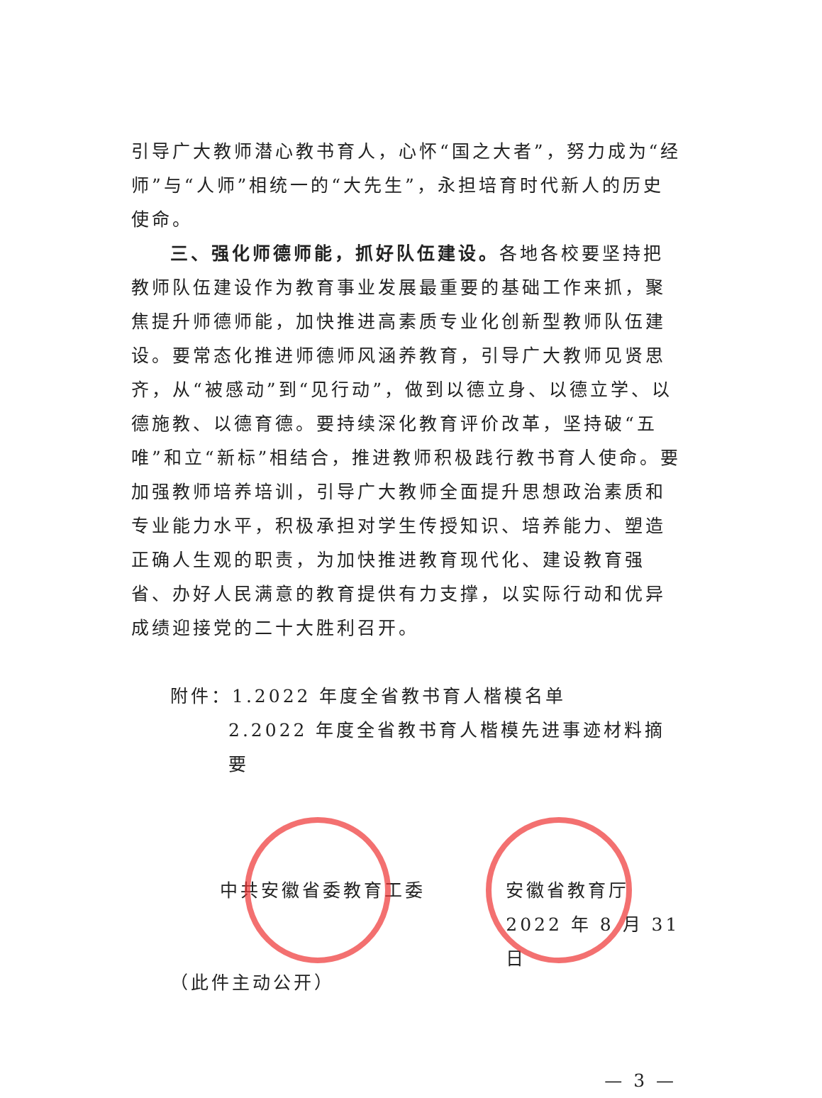引导广大教师潜心教书育人，心怀“国之大者”，努力成为“经师”与“人师”相统一的“大先生”，永担培育时代新人的历史使命。
三、强化师德师能，抓好队伍建设。各地各校要坚持把教师队伍建设作为教育事业发展最重要的基础工作来抓，聚焦提升师德师能，加快推进高素质专业化创新型教师队伍建设。要常态化推进师德师风涵养教育，引导广大教师见贤思齐，从“被感动”到“见行动”，做到以德立身、以德立学、以德施教、以德育德。要持续深化教育评价改革，坚持破“五唯”和立“新标”相结合，推进教师积极践行教书育人使命。要加强教师培养培训，引导广大教师全面提升思想政治素质和专业能力水平，积极承担对学生传授知识、培养能力、塑造正确人生观的职责，为加快推进教育现代化、建设教育强省、办好人民满意的教育提供有力支撑，以实际行动和优异成绩迎接党的二十大胜利召开。
附件：1.2022 年度全省教书育人楷模名单
2.2022 年度全省教书育人楷模先进事迹材料摘要
中共安徽省委教育工委 安徽省教育厅
2022 年 8 月 31 日
（此件主动公开）
— 3 —